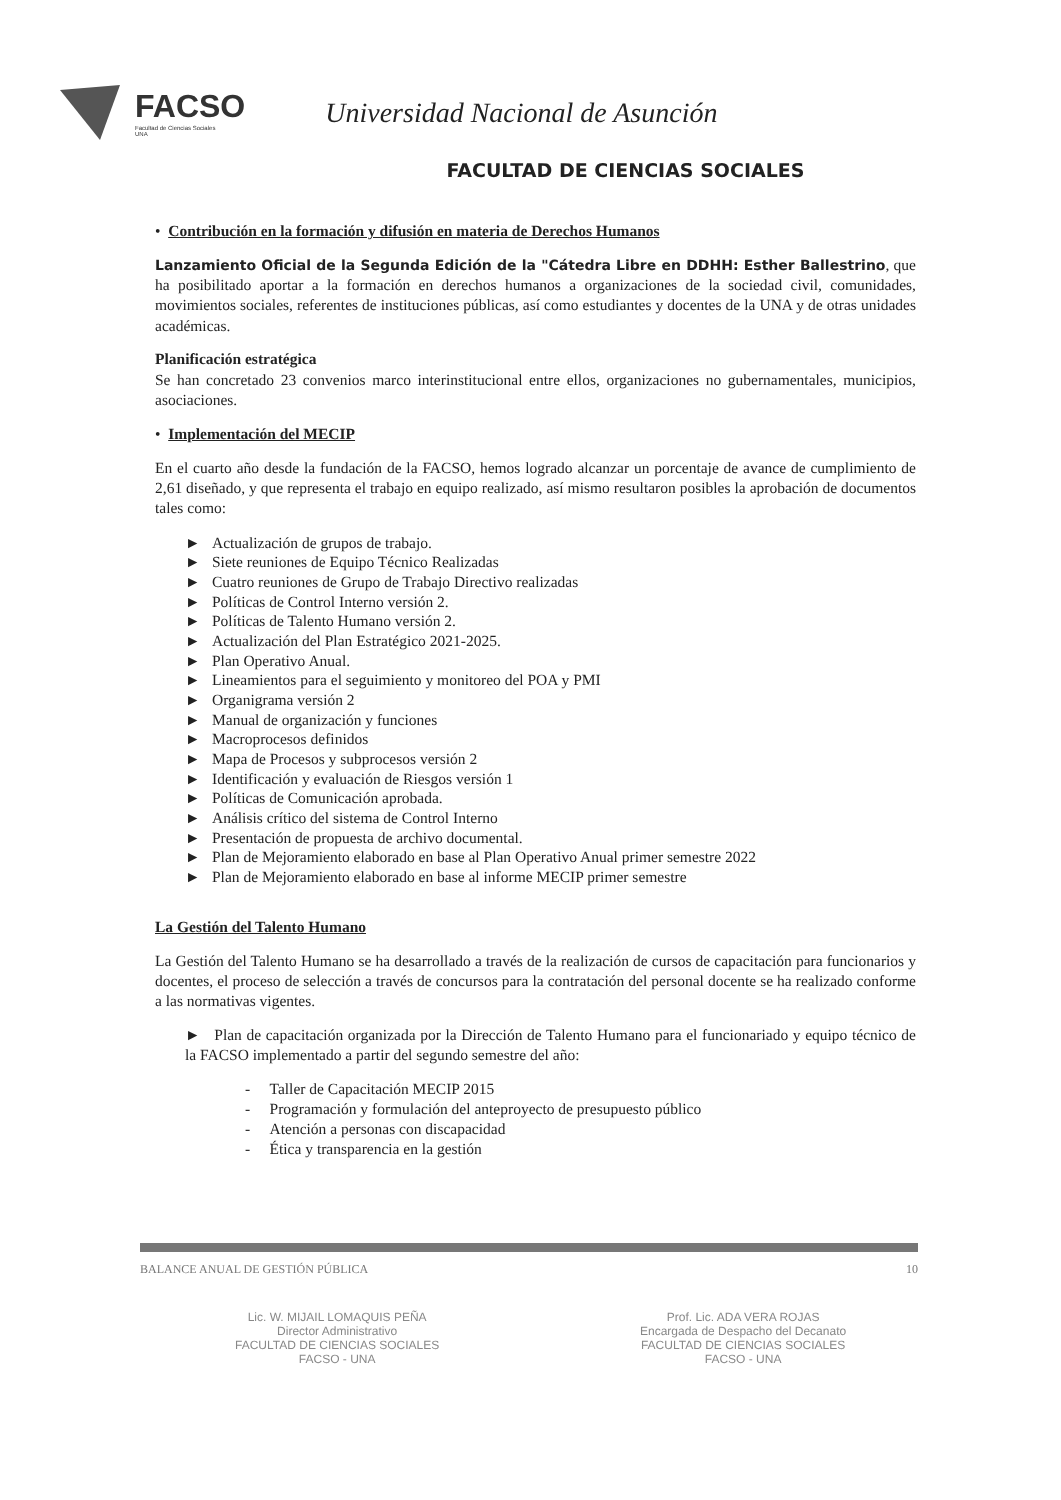FACSO
Facultad de Ciencias Sociales
UNA
Universidad Nacional de Asunción
FACULTAD DE CIENCIAS SOCIALES
• Contribución en la formación y difusión en materia de Derechos Humanos
Lanzamiento Oficial de la Segunda Edición de la "Cátedra Libre en DDHH: Esther Ballestrino, que ha posibilitado aportar a la formación en derechos humanos a organizaciones de la sociedad civil, comunidades, movimientos sociales, referentes de instituciones públicas, así como estudiantes y docentes de la UNA y de otras unidades académicas.
Planificación estratégica
Se han concretado 23 convenios marco interinstitucional entre ellos, organizaciones no gubernamentales, municipios, asociaciones.
• Implementación del MECIP
En el cuarto año desde la fundación de la FACSO, hemos logrado alcanzar un porcentaje de avance de cumplimiento de 2,61 diseñado, y que representa el trabajo en equipo realizado, así mismo resultaron posibles la aprobación de documentos tales como:
► Actualización de grupos de trabajo.
► Siete reuniones de Equipo Técnico Realizadas
► Cuatro reuniones de Grupo de Trabajo Directivo realizadas
► Políticas de Control Interno versión 2.
► Políticas de Talento Humano versión 2.
► Actualización del Plan Estratégico 2021-2025.
► Plan Operativo Anual.
► Lineamientos para el seguimiento y monitoreo del POA y PMI
► Organigrama versión 2
► Manual de organización y funciones
► Macroprocesos definidos
► Mapa de Procesos y subprocesos versión 2
► Identificación y evaluación de Riesgos versión 1
► Políticas de Comunicación aprobada.
► Análisis crítico del sistema de Control Interno
► Presentación de propuesta de archivo documental.
► Plan de Mejoramiento elaborado en base al Plan Operativo Anual primer semestre 2022
► Plan de Mejoramiento elaborado en base al informe MECIP primer semestre
La Gestión del Talento Humano
La Gestión del Talento Humano se ha desarrollado a través de la realización de cursos de capacitación para funcionarios y docentes, el proceso de selección a través de concursos para la contratación del personal docente se ha realizado conforme a las normativas vigentes.
► Plan de capacitación organizada por la Dirección de Talento Humano para el funcionariado y equipo técnico de la FACSO implementado a partir del segundo semestre del año:
- Taller de Capacitación MECIP 2015
- Programación y formulación del anteproyecto de presupuesto público
- Atención a personas con discapacidad
- Ética y transparencia en la gestión
BALANCE ANUAL DE GESTIÓN PÚBLICA 10
Lic. W. MIJAIL LOMAQUIS PEÑA
Director Administrativo
FACULTAD DE CIENCIAS SOCIALES
FACSO - UNA
Prof. Lic. ADA VERA ROJAS
Encargada de Despacho del Decanato
FACULTAD DE CIENCIAS SOCIALES
FACSO - UNA